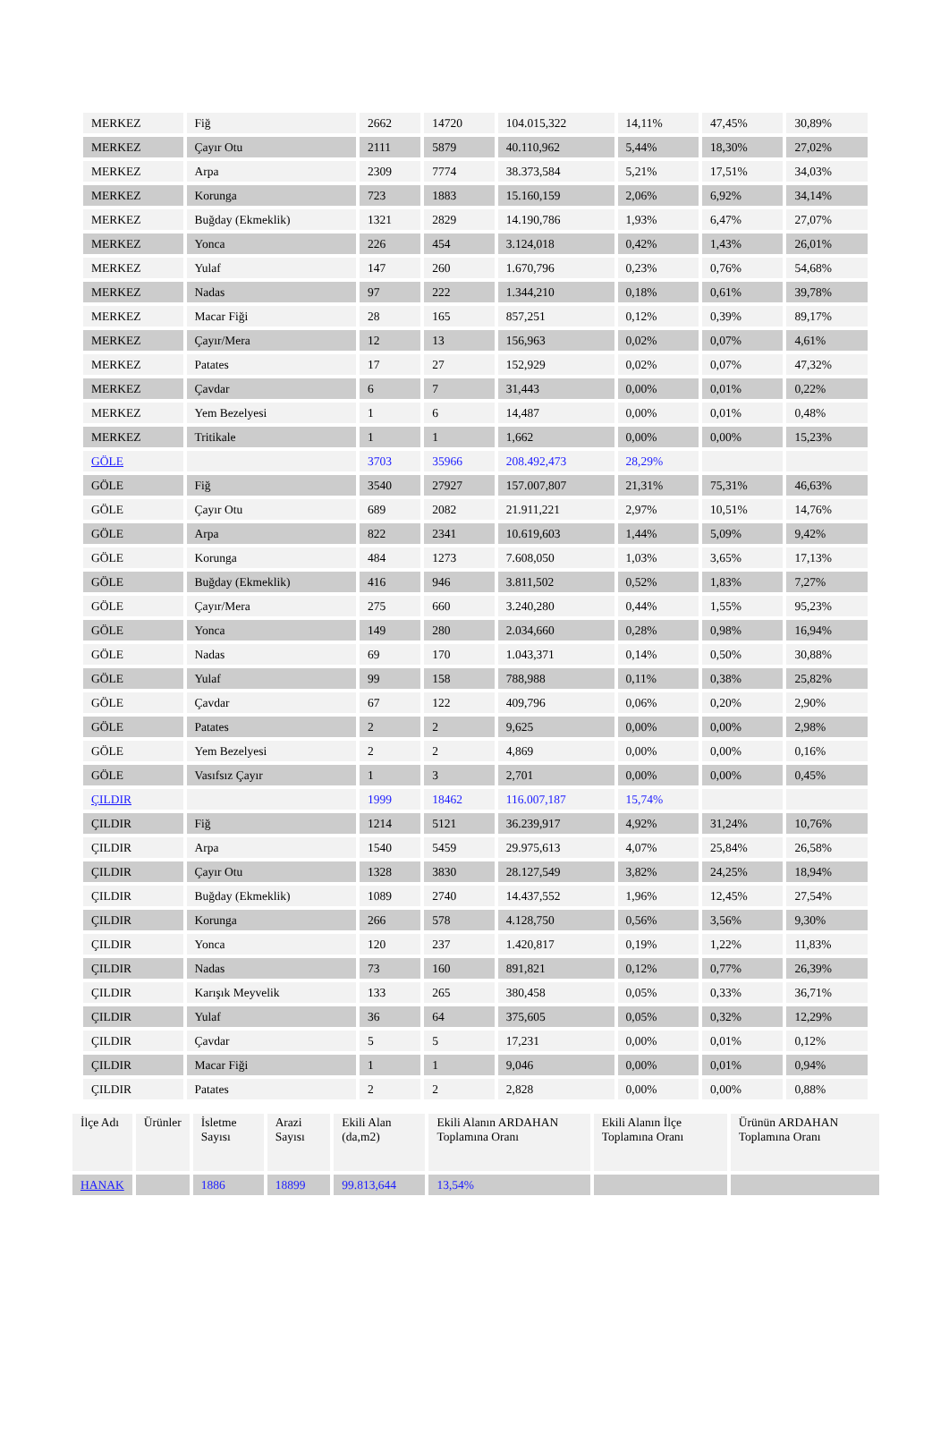| MERKEZ | Fiğ | 2662 | 14720 | 104.015,322 | 14,11% | 47,45% | 30,89% |
| MERKEZ | Çayır Otu | 2111 | 5879 | 40.110,962 | 5,44% | 18,30% | 27,02% |
| MERKEZ | Arpa | 2309 | 7774 | 38.373,584 | 5,21% | 17,51% | 34,03% |
| MERKEZ | Korunga | 723 | 1883 | 15.160,159 | 2,06% | 6,92% | 34,14% |
| MERKEZ | Buğday (Ekmeklik) | 1321 | 2829 | 14.190,786 | 1,93% | 6,47% | 27,07% |
| MERKEZ | Yonca | 226 | 454 | 3.124,018 | 0,42% | 1,43% | 26,01% |
| MERKEZ | Yulaf | 147 | 260 | 1.670,796 | 0,23% | 0,76% | 54,68% |
| MERKEZ | Nadas | 97 | 222 | 1.344,210 | 0,18% | 0,61% | 39,78% |
| MERKEZ | Macar Fiği | 28 | 165 | 857,251 | 0,12% | 0,39% | 89,17% |
| MERKEZ | Çayır/Mera | 12 | 13 | 156,963 | 0,02% | 0,07% | 4,61% |
| MERKEZ | Patates | 17 | 27 | 152,929 | 0,02% | 0,07% | 47,32% |
| MERKEZ | Çavdar | 6 | 7 | 31,443 | 0,00% | 0,01% | 0,22% |
| MERKEZ | Yem Bezelyesi | 1 | 6 | 14,487 | 0,00% | 0,01% | 0,48% |
| MERKEZ | Tritikale | 1 | 1 | 1,662 | 0,00% | 0,00% | 15,23% |
| GÖLE | | 3703 | 35966 | 208.492,473 | 28,29% | | |
| GÖLE | Fiğ | 3540 | 27927 | 157.007,807 | 21,31% | 75,31% | 46,63% |
| GÖLE | Çayır Otu | 689 | 2082 | 21.911,221 | 2,97% | 10,51% | 14,76% |
| GÖLE | Arpa | 822 | 2341 | 10.619,603 | 1,44% | 5,09% | 9,42% |
| GÖLE | Korunga | 484 | 1273 | 7.608,050 | 1,03% | 3,65% | 17,13% |
| GÖLE | Buğday (Ekmeklik) | 416 | 946 | 3.811,502 | 0,52% | 1,83% | 7,27% |
| GÖLE | Çayır/Mera | 275 | 660 | 3.240,280 | 0,44% | 1,55% | 95,23% |
| GÖLE | Yonca | 149 | 280 | 2.034,660 | 0,28% | 0,98% | 16,94% |
| GÖLE | Nadas | 69 | 170 | 1.043,371 | 0,14% | 0,50% | 30,88% |
| GÖLE | Yulaf | 99 | 158 | 788,988 | 0,11% | 0,38% | 25,82% |
| GÖLE | Çavdar | 67 | 122 | 409,796 | 0,06% | 0,20% | 2,90% |
| GÖLE | Patates | 2 | 2 | 9,625 | 0,00% | 0,00% | 2,98% |
| GÖLE | Yem Bezelyesi | 2 | 2 | 4,869 | 0,00% | 0,00% | 0,16% |
| GÖLE | Vasıfsız Çayır | 1 | 3 | 2,701 | 0,00% | 0,00% | 0,45% |
| ÇILDIR | | 1999 | 18462 | 116.007,187 | 15,74% | | |
| ÇILDIR | Fiğ | 1214 | 5121 | 36.239,917 | 4,92% | 31,24% | 10,76% |
| ÇILDIR | Arpa | 1540 | 5459 | 29.975,613 | 4,07% | 25,84% | 26,58% |
| ÇILDIR | Çayır Otu | 1328 | 3830 | 28.127,549 | 3,82% | 24,25% | 18,94% |
| ÇILDIR | Buğday (Ekmeklik) | 1089 | 2740 | 14.437,552 | 1,96% | 12,45% | 27,54% |
| ÇILDIR | Korunga | 266 | 578 | 4.128,750 | 0,56% | 3,56% | 9,30% |
| ÇILDIR | Yonca | 120 | 237 | 1.420,817 | 0,19% | 1,22% | 11,83% |
| ÇILDIR | Nadas | 73 | 160 | 891,821 | 0,12% | 0,77% | 26,39% |
| ÇILDIR | Karışık Meyvelik | 133 | 265 | 380,458 | 0,05% | 0,33% | 36,71% |
| ÇILDIR | Yulaf | 36 | 64 | 375,605 | 0,05% | 0,32% | 12,29% |
| ÇILDIR | Çavdar | 5 | 5 | 17,231 | 0,00% | 0,01% | 0,12% |
| ÇILDIR | Macar Fiği | 1 | 1 | 9,046 | 0,00% | 0,01% | 0,94% |
| ÇILDIR | Patates | 2 | 2 | 2,828 | 0,00% | 0,00% | 0,88% |
| İlçe Adı | Ürünler | İsletme Sayısı | Arazi Sayısı | Ekili Alan (da,m2) | Ekili Alanın ARDAHAN Toplamına Oranı | Ekili Alanın İlçe Toplamına Oranı | Ürünün ARDAHAN Toplamına Oranı |
| --- | --- | --- | --- | --- | --- | --- | --- |
| HANAK | | 1886 | 18899 | 99.813,644 | 13,54% | | |